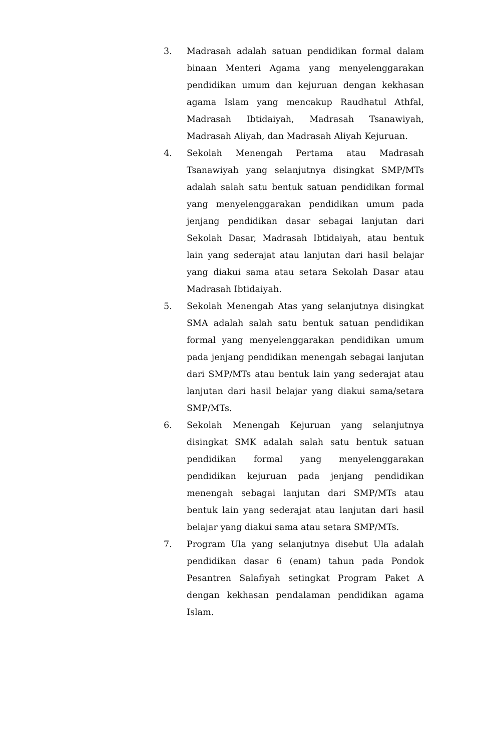3. Madrasah adalah satuan pendidikan formal dalam binaan Menteri Agama yang menyelenggarakan pendidikan umum dan kejuruan dengan kekhasan agama Islam yang mencakup Raudhatul Athfal, Madrasah Ibtidaiyah, Madrasah Tsanawiyah, Madrasah Aliyah, dan Madrasah Aliyah Kejuruan.
4. Sekolah Menengah Pertama atau Madrasah Tsanawiyah yang selanjutnya disingkat SMP/MTs adalah salah satu bentuk satuan pendidikan formal yang menyelenggarakan pendidikan umum pada jenjang pendidikan dasar sebagai lanjutan dari Sekolah Dasar, Madrasah Ibtidaiyah, atau bentuk lain yang sederajat atau lanjutan dari hasil belajar yang diakui sama atau setara Sekolah Dasar atau Madrasah Ibtidaiyah.
5. Sekolah Menengah Atas yang selanjutnya disingkat SMA adalah salah satu bentuk satuan pendidikan formal yang menyelenggarakan pendidikan umum pada jenjang pendidikan menengah sebagai lanjutan dari SMP/MTs atau bentuk lain yang sederajat atau lanjutan dari hasil belajar yang diakui sama/setara SMP/MTs.
6. Sekolah Menengah Kejuruan yang selanjutnya disingkat SMK adalah salah satu bentuk satuan pendidikan formal yang menyelenggarakan pendidikan kejuruan pada jenjang pendidikan menengah sebagai lanjutan dari SMP/MTs atau bentuk lain yang sederajat atau lanjutan dari hasil belajar yang diakui sama atau setara SMP/MTs.
7. Program Ula yang selanjutnya disebut Ula adalah pendidikan dasar 6 (enam) tahun pada Pondok Pesantren Salafiyah setingkat Program Paket A dengan kekhasan pendalaman pendidikan agama Islam.